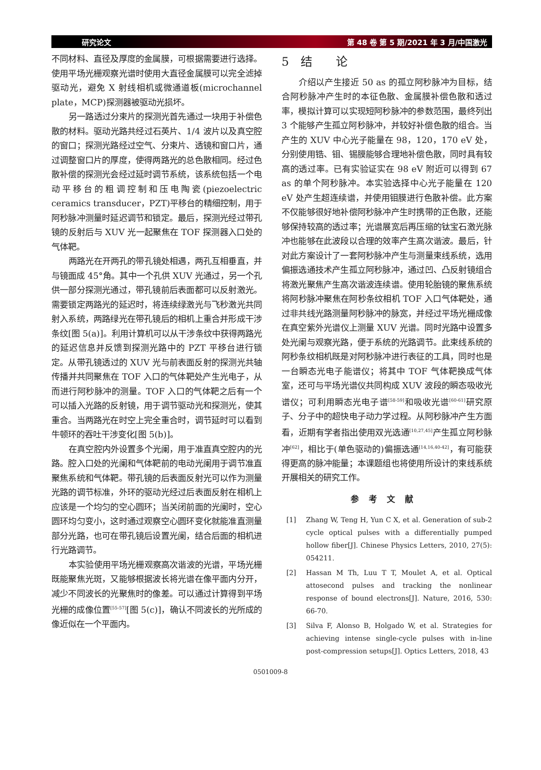研究论文 第 48 卷 第 5 期/2021 年 3 月/中国激光
不同材料、直径及厚度的金属膜，可根据需要进行选择。使用平场光栅观察光谱时使用大直径金属膜可以完全滤掉驱动光，避免 X 射线相机或微通道板(microchannel plate，MCP)探测器被驱动光损坏。
另一路透过分束片的探测光首先通过一块用于补偿色散的材料。驱动光路共经过石英片、1/4 波片以及真空腔的窗口；探测光路经过空气、分束片、透镜和窗口片，通过调整窗口片的厚度，使得两路光的总色散相同。经过色散补偿的探测光会经过延时调节系统，该系统包括一个电动平移台的粗调控制和压电陶瓷(piezoelectric ceramics transducer，PZT)平移台的精细控制，用于阿秒脉冲测量时延迟调节和锁定。最后，探测光经过带孔镜的反射后与 XUV 光一起聚焦在 TOF 探测器入口处的气体靶。
两路光在开两孔的带孔镜处相遇，两孔互相垂直，并与镜面成 45°角。其中一个孔供 XUV 光通过，另一个孔供一部分探测光通过，带孔镜前后表面都可以反射激光。需要锁定两路光的延迟时，将连续绿激光与飞秒激光共同射入系统，两路绿光在带孔镜后的相机上重合并形成干涉条纹[图 5(a)]。利用计算机可以从干涉条纹中获得两路光的延迟信息并反馈到探测光路中的 PZT 平移台进行锁定。从带孔镜透过的 XUV 光与前表面反射的探测光共轴传播并共同聚焦在 TOF 入口的气体靶处产生光电子，从而进行阿秒脉冲的测量。TOF 入口的气体靶之后有一个可以插入光路的反射镜，用于调节驱动光和探测光，使其重合。当两路光在时空上完全重合时，调节延时可以看到牛顿环的吞吐干涉变化[图 5(b)]。
在真空腔内外设置多个光阑，用于准直真空腔内的光路。腔入口处的光阑和气体靶前的电动光阑用于调节准直聚焦系统和气体靶。带孔镜的后表面反射光可以作为测量光路的调节标准，外环的驱动光经过后表面反射在相机上应该是一个均匀的空心圆环；当关闭前面的光阑时，空心圆环均匀变小，这时通过观察空心圆环变化就能准直测量部分光路，也可在带孔镜后设置光阑，结合后面的相机进行光路调节。
本实验使用平场光栅观察高次谐波的光谱，平场光栅既能聚焦光斑，又能够根据波长将光谱在像平面内分开，减少不同波长的光聚焦时的像差。可以通过计算得到平场光栅的成像位置<sup>[55-57]</sup>[图 5(c)]，确认不同波长的光所成的像近似在一个平面内。
5　结　　论
介绍以产生接近 50 as 的孤立阿秒脉冲为目标，结合阿秒脉冲产生时的本征色散、金属膜补偿色散和透过率，模拟计算可以实现短阿秒脉冲的参数范围，最终列出 3 个能够产生孤立阿秒脉冲，并较好补偿色散的组合。当产生的 XUV 中心光子能量在 98，120，170 eV 处，分别使用锆、钼、锡膜能够合理地补偿色散，同时具有较高的透过率。已有实验证实在 98 eV 附近可以得到 67 as 的单个阿秒脉冲。本实验选择中心光子能量在 120 eV 处产生超连续谱，并使用钼膜进行色散补偿。此方案不仅能够很好地补偿阿秒脉冲产生时携带的正色散，还能够保持较高的透过率；光谱展宽后再压缩的钛宝石激光脉冲也能够在此波段以合理的效率产生高次谐波。最后，针对此方案设计了一套阿秒脉冲产生与测量束线系统，选用偏振选通技术产生孤立阿秒脉冲，通过凹、凸反射镜组合将激光聚焦产生高次谐波连续谱。使用轮胎镜的聚焦系统将阿秒脉冲聚焦在阿秒条纹相机 TOF 入口气体靶处，通过非共线光路测量阿秒脉冲的脉宽，并经过平场光栅成像在真空紫外光谱仪上测量 XUV 光谱。同时光路中设置多处光阑与观察光路，便于系统的光路调节。此束线系统的阿秒条纹相机既是对阿秒脉冲进行表征的工具，同时也是一台瞬态光电子能谱仪；将其中 TOF 气体靶换成气体室，还可与平场光谱仪共同构成 XUV 波段的瞬态吸收光谱仪；可利用瞬态光电子谱<sup>[58-59]</sup>和吸收光谱<sup>[60-61]</sup>研究原子、分子中的超快电子动力学过程。从阿秒脉冲产生方面看，近期有学者指出使用双光选通<sup>[10,27,45]</sup>产生孤立阿秒脉冲<sup>[62]</sup>，相比于(单色驱动的)偏振选通<sup>[14,16,40-42]</sup>，有可能获得更高的脉冲能量；本课题组也将使用所设计的束线系统开展相关的研究工作。
参考文献
[1] Zhang W, Teng H, Yun C X, et al. Generation of sub-2 cycle optical pulses with a differentially pumped hollow fiber[J]. Chinese Physics Letters, 2010, 27(5): 054211.
[2] Hassan M Th, Luu T T, Moulet A, et al. Optical attosecond pulses and tracking the nonlinear response of bound electrons[J]. Nature, 2016, 530: 66-70.
[3] Silva F, Alonso B, Holgado W, et al. Strategies for achieving intense single-cycle pulses with in-line post-compression setups[J]. Optics Letters, 2018, 43
0501009-8